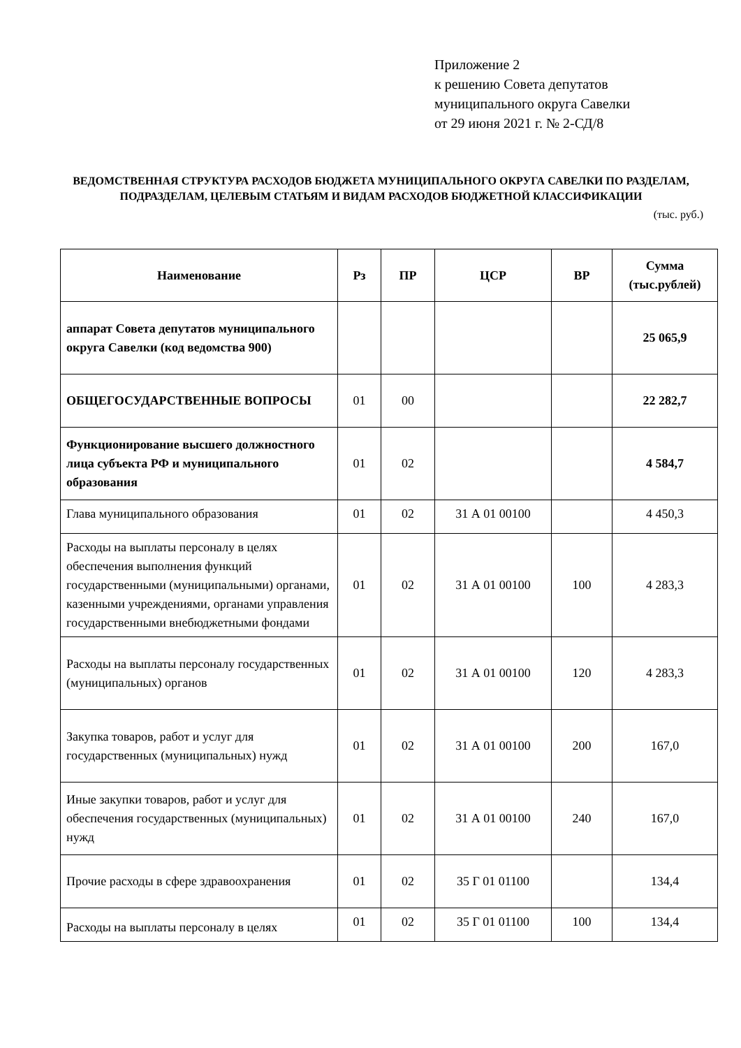Приложение 2
к решению Совета депутатов
муниципального округа Савелки
от 29 июня 2021 г. № 2-СД/8
ВЕДОМСТВЕННАЯ СТРУКТУРА РАСХОДОВ БЮДЖЕТА МУНИЦИПАЛЬНОГО ОКРУГА САВЕЛКИ ПО РАЗДЕЛАМ, ПОДРАЗДЕЛАМ, ЦЕЛЕВЫМ СТАТЬЯМ И ВИДАМ РАСХОДОВ БЮДЖЕТНОЙ КЛАССИФИКАЦИИ
(тыс. руб.)
| Наименование | Рз | ПР | ЦСР | ВР | Сумма (тыс.рублей) |
| --- | --- | --- | --- | --- | --- |
| аппарат Совета депутатов муниципального округа Савелки (код ведомства 900) | | | | | 25 065,9 |
| ОБЩЕГОСУДАРСТВЕННЫЕ ВОПРОСЫ | 01 | 00 | | | 22 282,7 |
| Функционирование высшего должностного лица субъекта РФ и муниципального образования | 01 | 02 | | | 4 584,7 |
| Глава муниципального образования | 01 | 02 | 31 А 01 00100 | | 4 450,3 |
| Расходы на выплаты персоналу в целях обеспечения выполнения функций государственными (муниципальными) органами, казенными учреждениями, органами управления государственными внебюджетными фондами | 01 | 02 | 31 А 01 00100 | 100 | 4 283,3 |
| Расходы на выплаты персоналу государственных (муниципальных) органов | 01 | 02 | 31 А 01 00100 | 120 | 4 283,3 |
| Закупка товаров, работ и услуг для государственных (муниципальных) нужд | 01 | 02 | 31 А 01 00100 | 200 | 167,0 |
| Иные закупки товаров, работ и услуг для обеспечения государственных (муниципальных) нужд | 01 | 02 | 31 А 01 00100 | 240 | 167,0 |
| Прочие расходы в сфере здравоохранения | 01 | 02 | 35 Г 01 01100 | | 134,4 |
| Расходы на выплаты персоналу в целях | 01 | 02 | 35 Г 01 01100 | 100 | 134,4 |